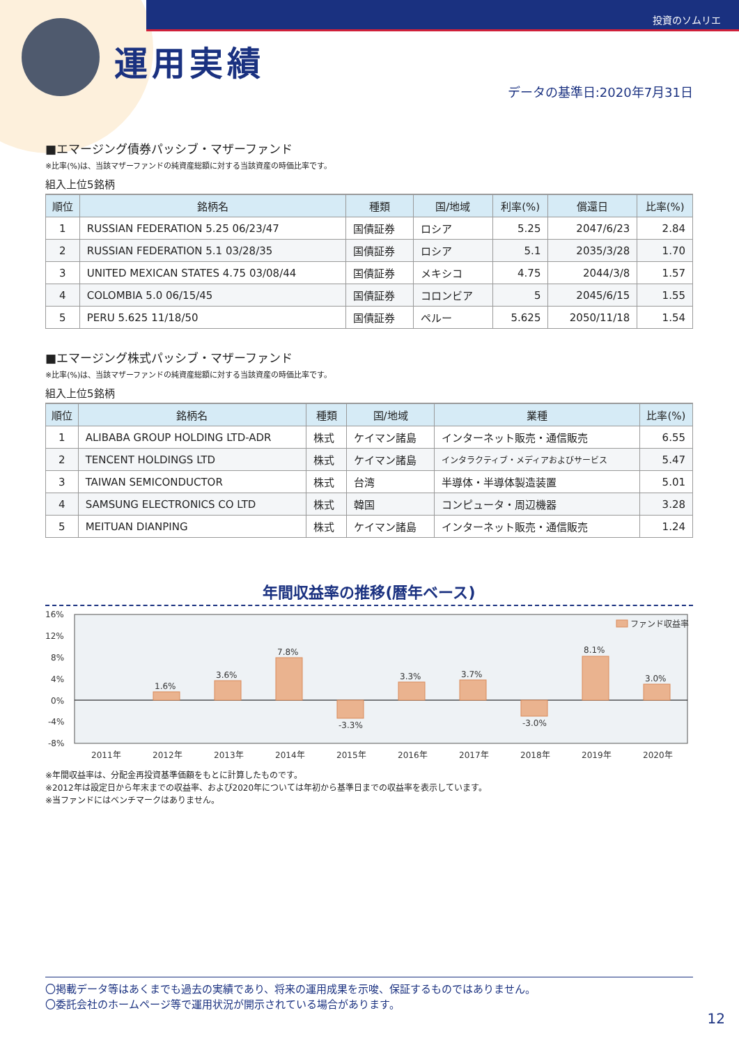投資のソムリエ
運用実績
データの基準日:2020年7月31日
■エマージング債券パッシブ・マザーファンド
※比率(%)は、当該マザーファンドの純資産総額に対する当該資産の時価比率です。
組入上位5銘柄
| 順位 | 銘柄名 | 種類 | 国/地域 | 利率(%) | 償還日 | 比率(%) |
| --- | --- | --- | --- | --- | --- | --- |
| 1 | RUSSIAN FEDERATION 5.25 06/23/47 | 国債証券 | ロシア | 5.25 | 2047/6/23 | 2.84 |
| 2 | RUSSIAN FEDERATION 5.1 03/28/35 | 国債証券 | ロシア | 5.1 | 2035/3/28 | 1.70 |
| 3 | UNITED MEXICAN STATES 4.75 03/08/44 | 国債証券 | メキシコ | 4.75 | 2044/3/8 | 1.57 |
| 4 | COLOMBIA 5.0 06/15/45 | 国債証券 | コロンビア | 5 | 2045/6/15 | 1.55 |
| 5 | PERU 5.625 11/18/50 | 国債証券 | ペルー | 5.625 | 2050/11/18 | 1.54 |
■エマージング株式パッシブ・マザーファンド
※比率(%)は、当該マザーファンドの純資産総額に対する当該資産の時価比率です。
組入上位5銘柄
| 順位 | 銘柄名 | 種類 | 国/地域 | 業種 | 比率(%) |
| --- | --- | --- | --- | --- | --- |
| 1 | ALIBABA GROUP HOLDING LTD-ADR | 株式 | ケイマン諸島 | インターネット販売・通信販売 | 6.55 |
| 2 | TENCENT HOLDINGS LTD | 株式 | ケイマン諸島 | インタラクティブ・メディアおよびサービス | 5.47 |
| 3 | TAIWAN SEMICONDUCTOR | 株式 | 台湾 | 半導体・半導体製造装置 | 5.01 |
| 4 | SAMSUNG ELECTRONICS CO LTD | 株式 | 韓国 | コンピュータ・周辺機器 | 3.28 |
| 5 | MEITUAN DIANPING | 株式 | ケイマン諸島 | インターネット販売・通信販売 | 1.24 |
年間収益率の推移(暦年ベース)
16%
12%
8%
4%
0%
-4%
-8%
1.6%
3.6%
7.8%
-3.3%
3.3%
3.7%
-3.0%
8.1%
3.0%
ファンド収益率
2011年
2012年
2013年
2014年
2015年
2016年
2017年
2018年
2019年
2020年
※年間収益率は、分配金再投資基準価額をもとに計算したものです。
※2012年は設定日から年末までの収益率、および2020年については年初から基準日までの収益率を表示しています。
※当ファンドにはベンチマークはありません。
〇掲載データ等はあくまでも過去の実績であり、将来の運用成果を示唆、保証するものではありません。
〇委託会社のホームページ等で運用状況が開示されている場合があります。
12